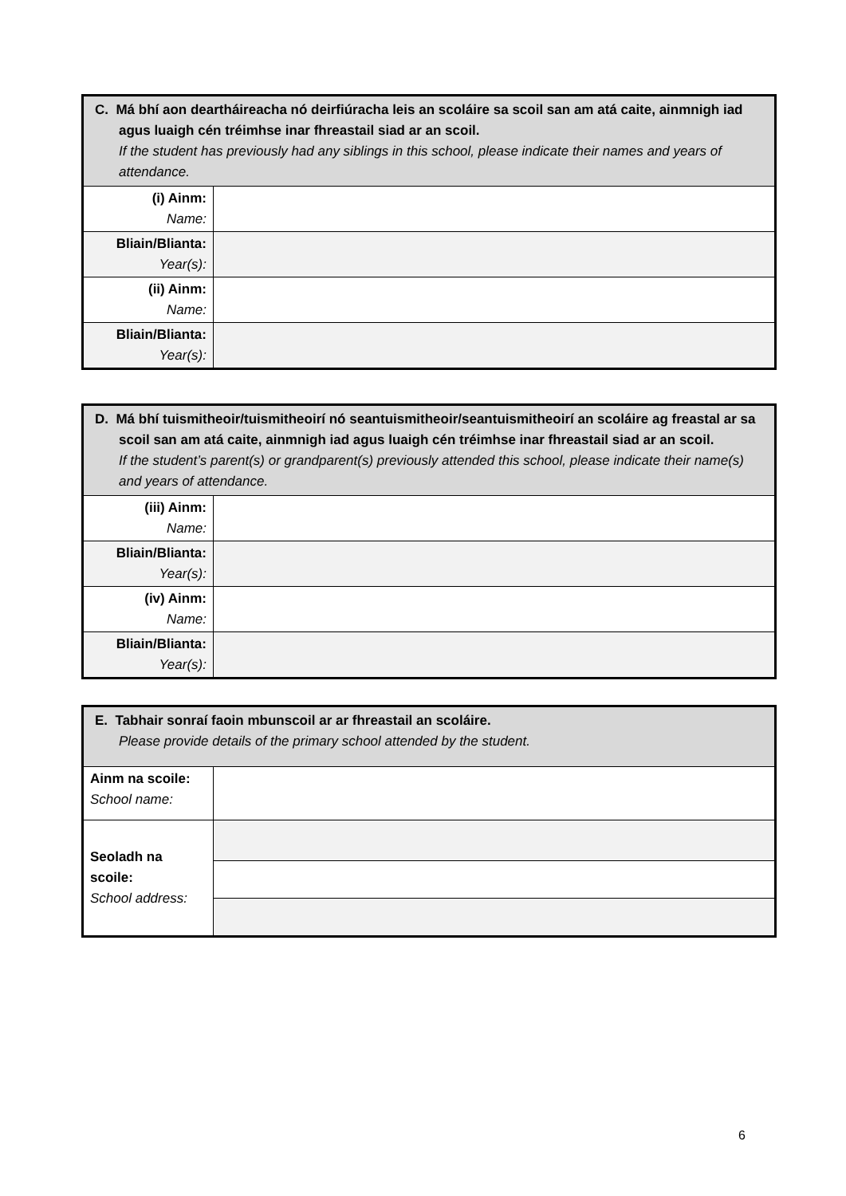| C. Má bhí aon deartháireacha nó deirfiúracha leis an scoláire sa scoil san am atá caite, ainmnigh iad agus luaigh cén tréimhse inar fhreastail siad ar an scoil. If the student has previously had any siblings in this school, please indicate their names and years of attendance. | |
| (i) Ainm: Name: | |
| Bliain/Blianta: Year(s): | |
| (ii) Ainm: Name: | |
| Bliain/Blianta: Year(s): | |
| D. Má bhí tuismitheoir/tuismitheoirí nó seantuismitheoir/seantuismitheoirí an scoláire ag freastal ar sa scoil san am atá caite, ainmnigh iad agus luaigh cén tréimhse inar fhreastail siad ar an scoil. If the student’s parent(s) or grandparent(s) previously attended this school, please indicate their name(s) and years of attendance. | |
| (iii) Ainm: Name: | |
| Bliain/Blianta: Year(s): | |
| (iv) Ainm: Name: | |
| Bliain/Blianta: Year(s): | |
| E. Tabhair sonraí faoin mbunscoil ar ar fhreastail an scoláire. Please provide details of the primary school attended by the student. | |
| Ainm na scoile: School name: | |
| Seoladh na scoile: School address: | |
6